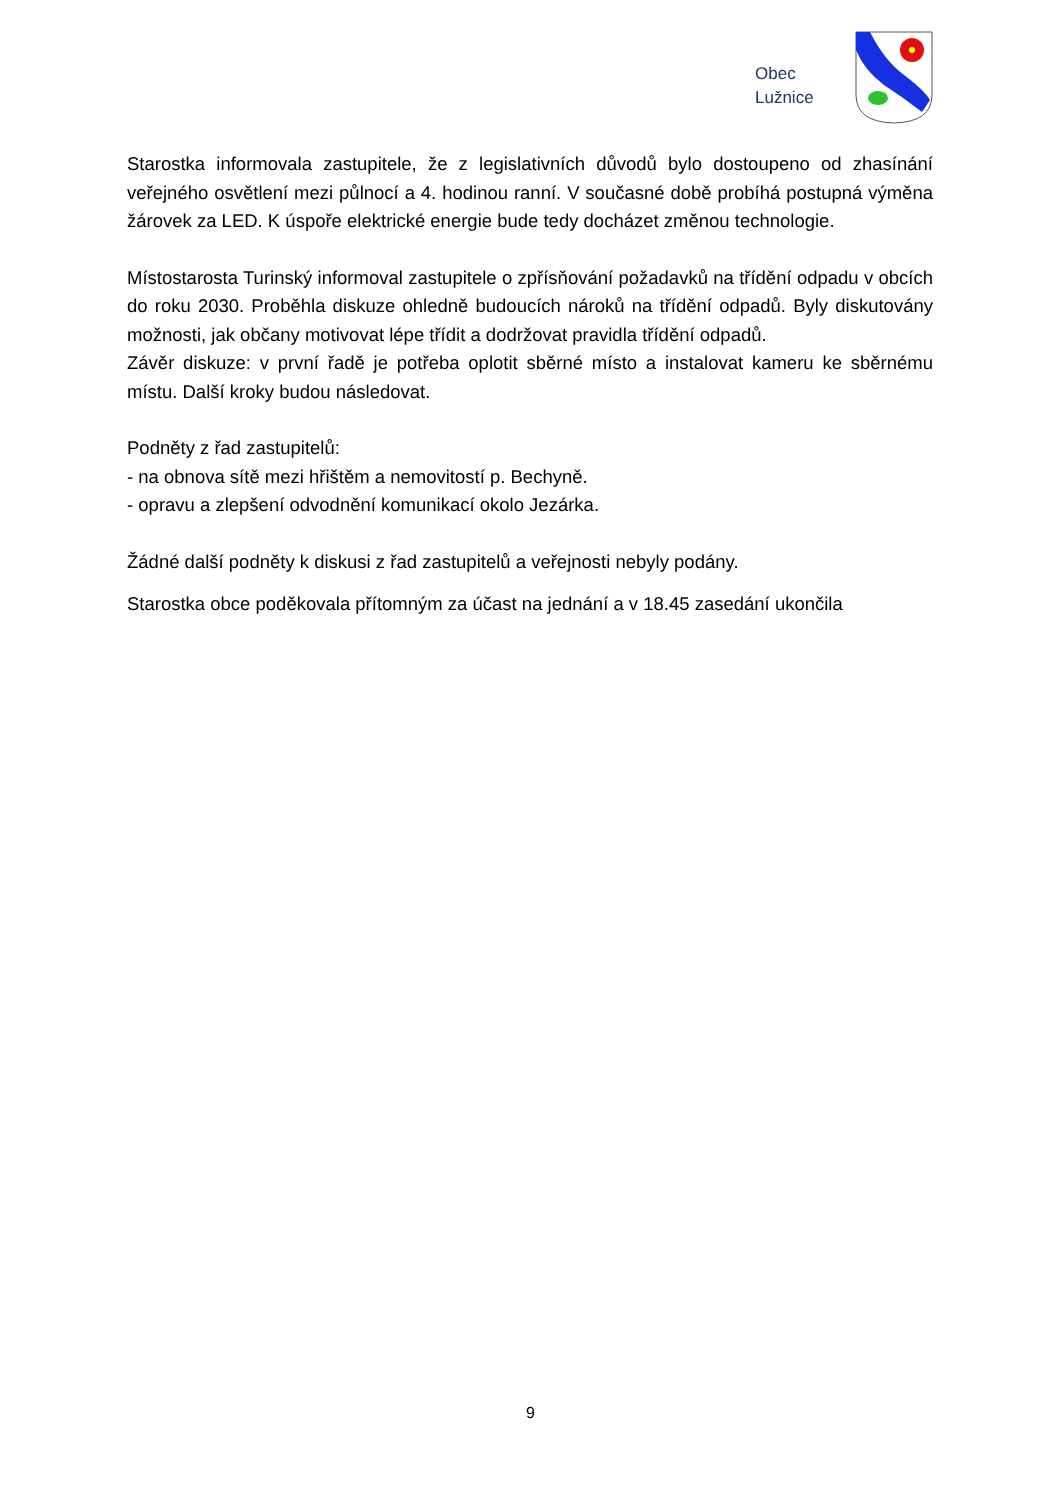Obec
Lužnice
Starostka informovala zastupitele, že z legislativních důvodů bylo dostoupeno od zhasínání veřejného osvětlení mezi půlnocí a 4. hodinou ranní. V současné době probíhá postupná výměna žárovek za LED. K úspoře elektrické energie bude tedy docházet změnou technologie.
Místostarosta Turinský informoval zastupitele o zpřísňování požadavků na třídění odpadu v obcích do roku 2030. Proběhla diskuze ohledně budoucích nároků na třídění odpadů. Byly diskutovány možnosti, jak občany motivovat lépe třídit a dodržovat pravidla třídění odpadů.
Závěr diskuze: v první řadě je potřeba oplotit sběrné místo a instalovat kameru ke sběrnému místu. Další kroky budou následovat.
Podněty z řad zastupitelů:
- na obnova sítě mezi hřištěm a nemovitostí p. Bechyně.
- opravu a zlepšení odvodnění komunikací okolo Jezárka.
Žádné další podněty k diskusi z řad zastupitelů a veřejnosti nebyly podány.
Starostka obce poděkovala přítomným za účast na jednání a v 18.45 zasedání ukončila
9